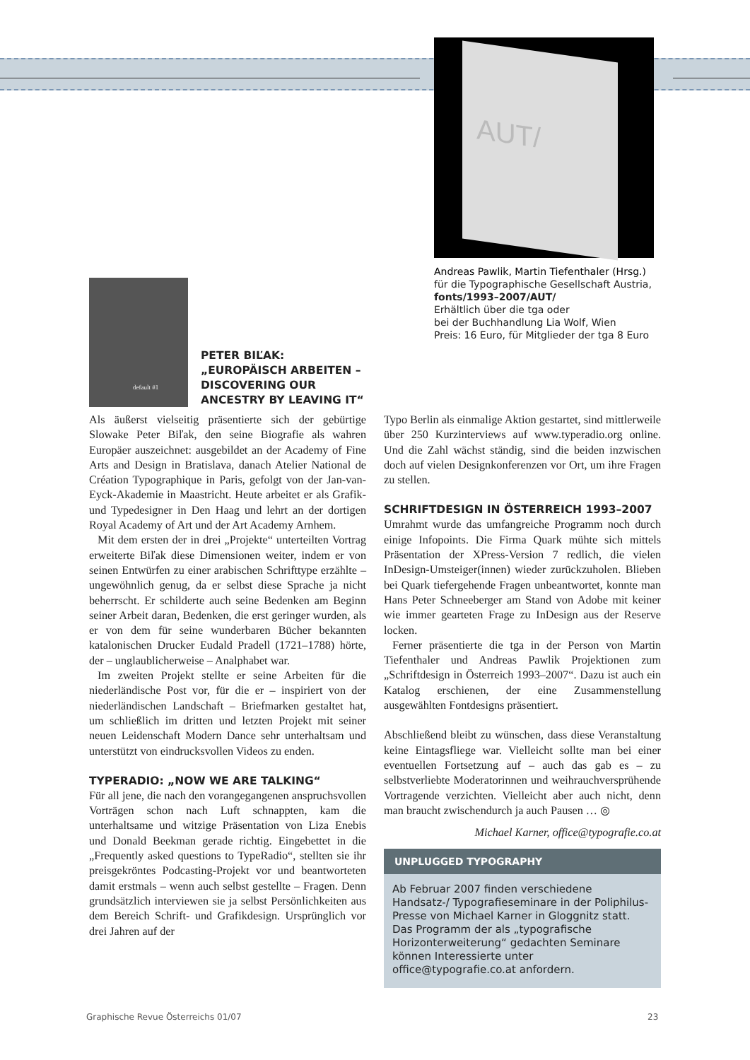AUT/
Andreas Pawlik, Martin Tiefenthaler (Hrsg.)
für die Typographische Gesellschaft Austria,
fonts/1993–2007/AUT/
Erhältlich über die tga oder
bei der Buchhandlung Lia Wolf, Wien
Preis: 16 Euro, für Mitglieder der tga 8 Euro
default #1
PETER BIĽAK:
„EUROPÄISCH ARBEITEN –
DISCOVERING OUR
ANCESTRY BY LEAVING IT“
Als äußerst vielseitig präsentierte sich der gebürtige Slowake Peter Biľak, den seine Biografie als wahren Europäer auszeichnet: ausgebildet an der Academy of Fine Arts and Design in Bratislava, danach Atelier National de Création Typographique in Paris, gefolgt von der Jan-van-Eyck-Akademie in Maastricht. Heute arbeitet er als Grafik- und Typedesigner in Den Haag und lehrt an der dortigen Royal Academy of Art und der Art Academy Arnhem.
Mit dem ersten der in drei „Projekte“ unterteilten Vortrag erweiterte Biľak diese Dimensionen weiter, indem er von seinen Entwürfen zu einer arabischen Schrifttype erzählte – ungewöhnlich genug, da er selbst diese Sprache ja nicht beherrscht. Er schilderte auch seine Bedenken am Beginn seiner Arbeit daran, Bedenken, die erst geringer wurden, als er von dem für seine wunderbaren Bücher bekannten katalonischen Drucker Eudald Pradell (1721–1788) hörte, der – unglaublicherweise – Analphabet war.
Im zweiten Projekt stellte er seine Arbeiten für die niederländische Post vor, für die er – inspiriert von der niederländischen Landschaft – Briefmarken gestaltet hat, um schließlich im dritten und letzten Projekt mit seiner neuen Leidenschaft Modern Dance sehr unterhaltsam und unterstützt von eindrucksvollen Videos zu enden.
TYPERADIO: „NOW WE ARE TALKING“
Für all jene, die nach den vorangegangenen anspruchsvollen Vorträgen schon nach Luft schnappten, kam die unterhaltsame und witzige Präsentation von Liza Enebis und Donald Beekman gerade richtig. Eingebettet in die „Frequently asked questions to TypeRadio“, stellten sie ihr preisgekröntes Podcasting-Projekt vor und beantworteten damit erstmals – wenn auch selbst gestellte – Fragen. Denn grundsätzlich interviewen sie ja selbst Persönlichkeiten aus dem Bereich Schrift- und Grafikdesign. Ursprünglich vor drei Jahren auf der
Typo Berlin als einmalige Aktion gestartet, sind mittlerweile über 250 Kurzinterviews auf www.typeradio.org online. Und die Zahl wächst ständig, sind die beiden inzwischen doch auf vielen Designkonferenzen vor Ort, um ihre Fragen zu stellen.
SCHRIFTDESIGN IN ÖSTERREICH 1993–2007
Umrahmt wurde das umfangreiche Programm noch durch einige Infopoints. Die Firma Quark mühte sich mittels Präsentation der XPress-Version 7 redlich, die vielen InDesign-Umsteiger(innen) wieder zurückzuholen. Blieben bei Quark tiefergehende Fragen unbeantwortet, konnte man Hans Peter Schneeberger am Stand von Adobe mit keiner wie immer gearteten Frage zu InDesign aus der Reserve locken.
Ferner präsentierte die tga in der Person von Martin Tiefenthaler und Andreas Pawlik Projektionen zum „Schriftdesign in Österreich 1993–2007“. Dazu ist auch ein Katalog erschienen, der eine Zusammenstellung ausgewählten Fontdesigns präsentiert.
Abschließend bleibt zu wünschen, dass diese Veranstaltung keine Eintagsfliege war. Vielleicht sollte man bei einer eventuellen Fortsetzung auf – auch das gab es – zu selbstverliebte Moderatorinnen und weihrauchversprühende Vortragende verzichten. Vielleicht aber auch nicht, denn man braucht zwischendurch ja auch Pausen … ◎
Michael Karner, office@typografie.co.at
UNPLUGGED TYPOGRAPHY
Ab Februar 2007 finden verschiedene Handsatz-/ Typografieseminare in der Poliphilus-Presse von Michael Karner in Gloggnitz statt. Das Programm der als „typografische Horizonterweiterung“ gedachten Seminare können Interessierte unter office@typografie.co.at anfordern.
Graphische Revue Österreichs 01/07
23